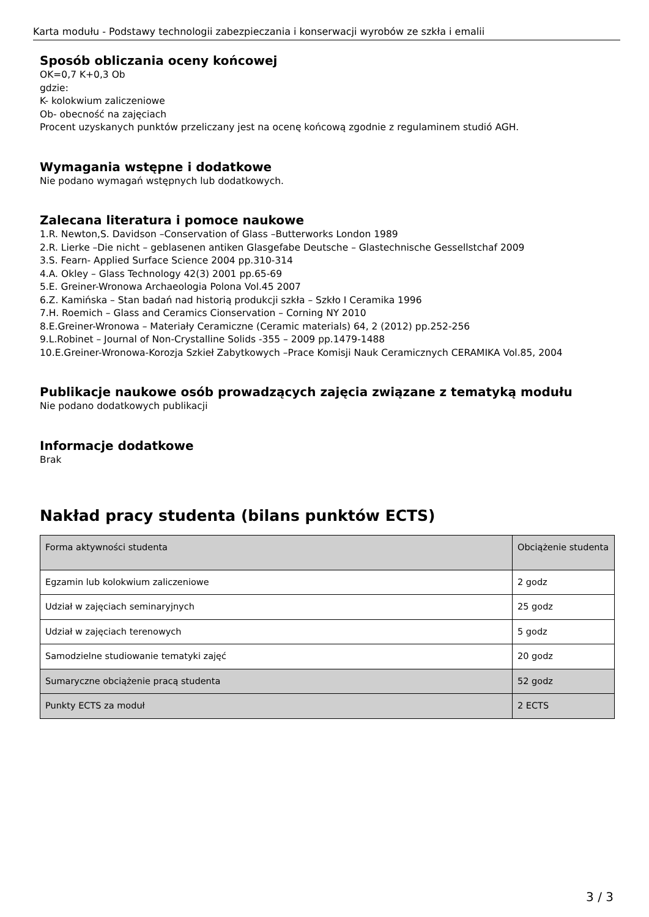Karta modułu - Podstawy technologii zabezpieczania i konserwacji wyrobów ze szkła i emalii
Sposób obliczania oceny końcowej
OK=0,7 K+0,3 Ob
gdzie:
K- kolokwium zaliczeniowe
Ob- obecność na zajęciach
Procent uzyskanych punktów przeliczany jest na ocenę końcową zgodnie z regulaminem studió AGH.
Wymagania wstępne i dodatkowe
Nie podano wymagań wstępnych lub dodatkowych.
Zalecana literatura i pomoce naukowe
1.R. Newton,S. Davidson –Conservation of Glass –Butterworks London 1989
2.R. Lierke –Die nicht – geblasenen antiken Glasgefabe Deutsche – Glastechnische Gessellstchaf 2009
3.S. Fearn- Applied Surface Science 2004 pp.310-314
4.A. Okley – Glass Technology 42(3) 2001 pp.65-69
5.E. Greiner-Wronowa Archaeologia Polona Vol.45 2007
6.Z. Kamińska – Stan badań nad historią produkcji szkła – Szkło I Ceramika 1996
7.H. Roemich – Glass and Ceramics Cionservation – Corning NY 2010
8.E.Greiner-Wronowa – Materiały Ceramiczne (Ceramic materials) 64, 2 (2012) pp.252-256
9.L.Robinet – Journal of Non-Crystalline Solids -355 – 2009 pp.1479-1488
10.E.Greiner-Wronowa-Korozja Szkieł Zabytkowych –Prace Komisji Nauk Ceramicznych CERAMIKA Vol.85, 2004
Publikacje naukowe osób prowadzących zajęcia związane z tematyką modułu
Nie podano dodatkowych publikacji
Informacje dodatkowe
Brak
Nakład pracy studenta (bilans punktów ECTS)
| Forma aktywności studenta | Obciążenie studenta |
| Egzamin lub kolokwium zaliczeniowe | 2 godz |
| Udział w zajęciach seminaryjnych | 25 godz |
| Udział w zajęciach terenowych | 5 godz |
| Samodzielne studiowanie tematyki zajęć | 20 godz |
| Sumaryczne obciążenie pracą studenta | 52 godz |
| Punkty ECTS za moduł | 2 ECTS |
3 / 3